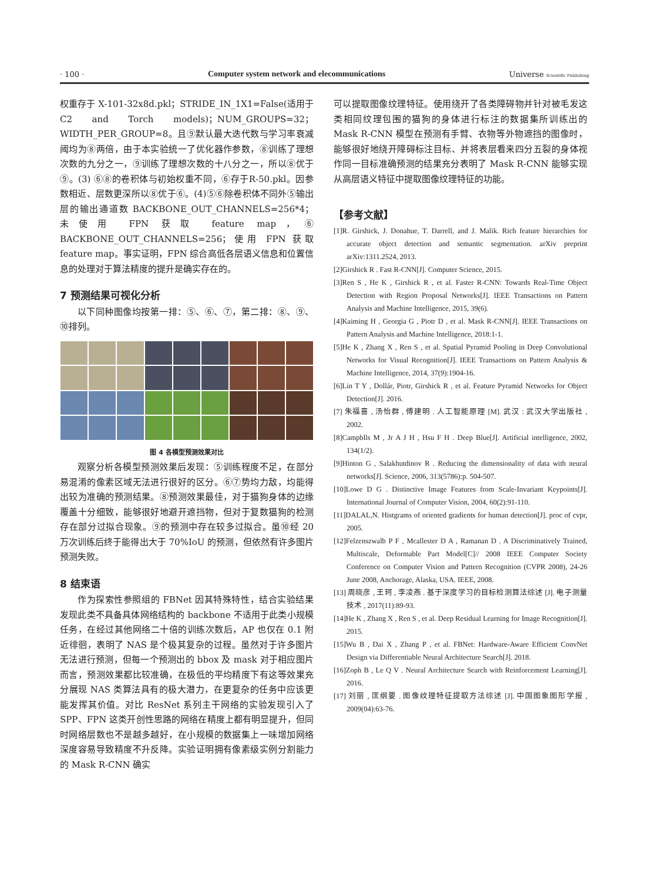· 100 · Computer system network and elecommunications Universe Scientific Publishing
权重存于 X-101-32x8d.pkl；STRIDE_IN_1X1=False(适用于 C2 and Torch models)；NUM_GROUPS=32；WIDTH_PER_GROUP=8。且⑨默认最大迭代数与学习率衰减阈均为⑧两倍，由于本实验统一了优化器作参数，⑧训练了理想次数的九分之一，⑨训练了理想次数的十八分之一，所以⑧优于⑨。(3) ⑥⑧的卷积体与初始权重不同，⑥存于R-50.pkl。因参数相近、层数更深所以⑧优于⑥。(4)⑤⑥除卷积体不同外⑤输出层的输出通道数 BACKBONE_OUT_CHANNELS=256*4；未使用 FPN 获取 feature map，⑥ BACKBONE_OUT_CHANNELS=256；使用 FPN 获取 feature map。事实证明，FPN 综合高低各层语义信息和位置信息的处理对于算法精度的提升是确实存在的。
7 预测结果可视化分析
以下同种图像均按第一排：⑤、⑥、⑦，第二排：⑧、⑨、⑩排列。
图 4 各模型预测效果对比
观察分析各模型预测效果后发现：⑤训练程度不足，在部分易混淆的像素区域无法进行很好的区分。⑥⑦势均力敌，均能得出较为准确的预测结果。⑧预测效果最佳，对于猫狗身体的边缘覆盖十分细致，能够很好地避开遮挡物，但对于复数猫狗的检测存在部分过拟合现象。⑨的预测中存在较多过拟合。虽⑩经 20 万次训练后终于能得出大于 70%IoU 的预测，但依然有许多图片预测失败。
8 结束语
作为探索性参照组的 FBNet 因其特殊特性，结合实验结果发现此类不具备具体网络结构的 backbone 不适用于此类小规模任务，在经过其他网络二十倍的训练次数后，AP 也仅在 0.1 附近徘徊，表明了 NAS 是个极其复杂的过程。虽然对于许多图片无法进行预测，但每一个预测出的 bbox 及 mask 对于相应图片而言，预测效果都比较准确，在极低的平均精度下有这等效果充分展现 NAS 类算法具有的极大潜力，在更复杂的任务中应该更能发挥其价值。对比 ResNet 系列主干网络的实验发现引入了 SPP、FPN 这类开创性思路的网络在精度上都有明显提升，但同时网络层数也不是越多越好，在小规模的数据集上一味增加网络深度容易导致精度不升反降。实验证明拥有像素级实例分割能力的 Mask R-CNN 确实
可以提取图像纹理特征。使用绕开了各类障碍物并针对被毛发这类相同纹理包围的猫狗的身体进行标注的数据集所训练出的 Mask R-CNN 模型在预测有手臂、衣物等外物遮挡的图像时，能够很好地绕开障碍标注目标、并将表层看来四分五裂的身体视作同一目标准确预测的结果充分表明了 Mask R-CNN 能够实现从高层语义特征中提取图像纹理特征的功能。
【参考文献】
[1]R. Girshick, J. Donahue, T. Darrell, and J. Malik. Rich feature hierarchies for accurate object detection and semantic segmentation. arXiv preprint arXiv:1311.2524, 2013.
[2]Girshick R . Fast R-CNN[J]. Computer Science, 2015.
[3]Ren S , He K , Girshick R , et al. Faster R-CNN: Towards Real-Time Object Detection with Region Proposal Networks[J]. IEEE Transactions on Pattern Analysis and Machine Intelligence, 2015, 39(6).
[4]Kaiming H , Georgia G , Piotr D , et al. Mask R-CNN[J]. IEEE Transactions on Pattern Analysis and Machine Intelligence, 2018:1-1.
[5]He K , Zhang X , Ren S , et al. Spatial Pyramid Pooling in Deep Convolutional Networks for Visual Recognition[J]. IEEE Transactions on Pattern Analysis & Machine Intelligence, 2014, 37(9):1904-16.
[6]Lin T Y , Dollár, Piotr, Girshick R , et al. Feature Pyramid Networks for Object Detection[J]. 2016.
[7] 朱福喜 , 汤怡群 , 傅建明 . 人工智能原理 [M]. 武汉 : 武汉大学出版社 , 2002.
[8]Campblls M , Jr A J H , Hsu F H . Deep Blue[J]. Artificial intelligence, 2002, 134(1/2).
[9]Hinton G , Salakhutdinov R . Reducing the dimensionality of data with neural networks[J]. Science, 2006, 313(5786):p. 504-507.
[10]Lowe D G . Distinctive Image Features from Scale-Invariant Keypoints[J]. International Journal of Computer Vision, 2004, 60(2):91-110.
[11]DALAL,N. Histgrams of oriented gradients for human detection[J]. proc of cvpr, 2005.
[12]Felzenszwalb P F , Mcallester D A , Ramanan D . A Discriminatively Trained, Multiscale, Deformable Part Model[C]// 2008 IEEE Computer Society Conference on Computer Vision and Pattern Recognition (CVPR 2008), 24-26 June 2008, Anchorage, Alaska, USA. IEEE, 2008.
[13] 周晓彦 , 王珂 , 李凌燕 . 基于深度学习的目标检测算法综述 [J]. 电子测量技术 , 2017(11):89-93.
[14]He K , Zhang X , Ren S , et al. Deep Residual Learning for Image Recognition[J]. 2015.
[15]Wu B , Dai X , Zhang P , et al. FBNet: Hardware-Aware Efficient ConvNet Design via Differentiable Neural Architecture Search[J]. 2018.
[16]Zoph B , Le Q V . Neural Architecture Search with Reinforcement Learning[J]. 2016.
[17] 刘丽 , 匡纲要 . 图像纹理特征提取方法综述 [J]. 中国图象图形学报 , 2009(04):63-76.